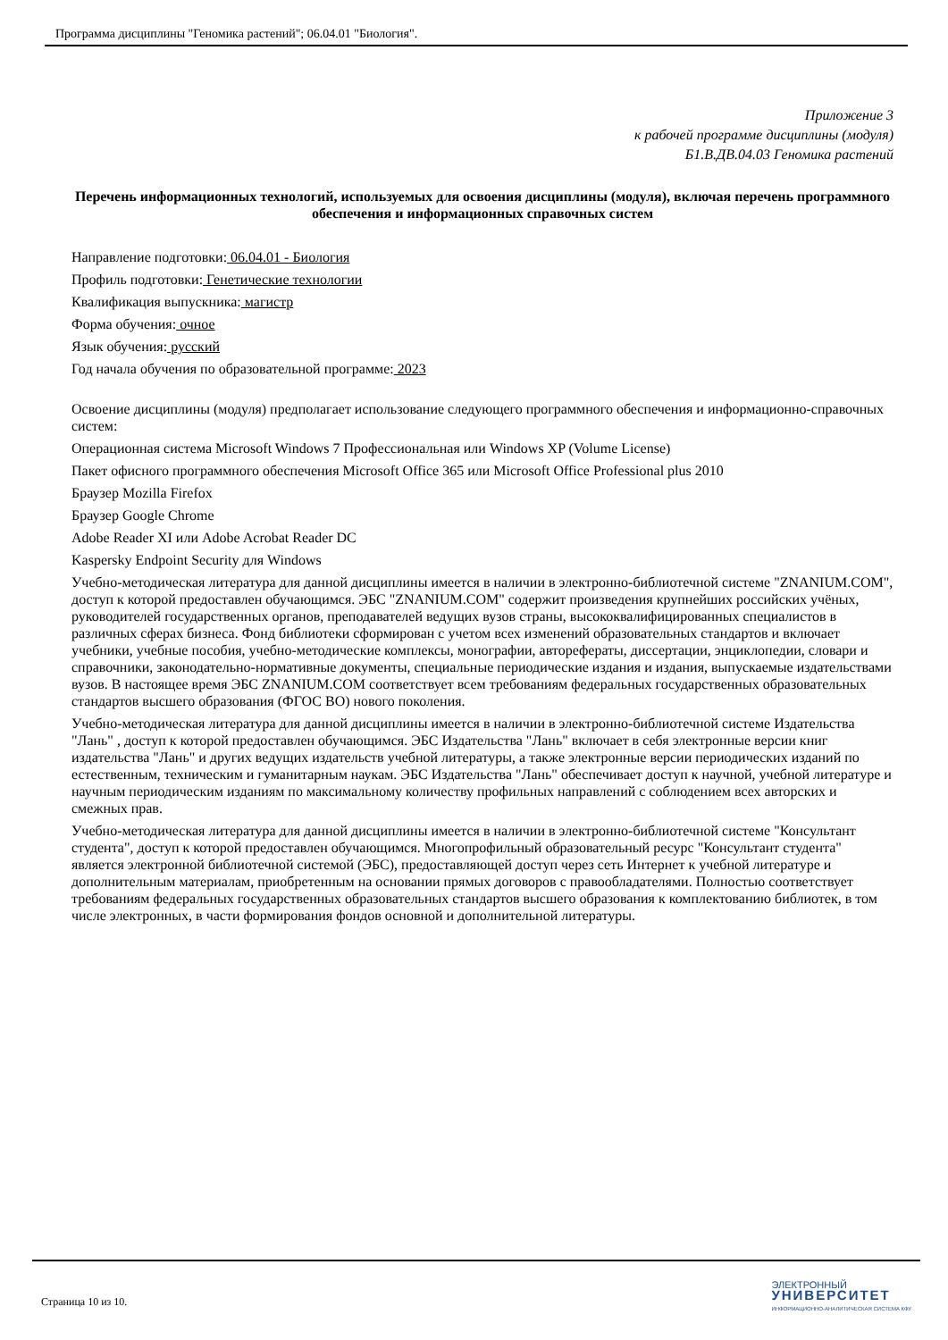Программа дисциплины "Геномика растений"; 06.04.01 "Биология".
Приложение 3
к рабочей программе дисциплины (модуля)
Б1.В.ДВ.04.03 Геномика растений
Перечень информационных технологий, используемых для освоения дисциплины (модуля), включая перечень программного обеспечения и информационных справочных систем
Направление подготовки: 06.04.01 - Биология
Профиль подготовки: Генетические технологии
Квалификация выпускника: магистр
Форма обучения: очное
Язык обучения: русский
Год начала обучения по образовательной программе: 2023
Освоение дисциплины (модуля) предполагает использование следующего программного обеспечения и информационно-справочных систем:
Операционная система Microsoft Windows 7 Профессиональная или Windows XP (Volume License)
Пакет офисного программного обеспечения Microsoft Office 365 или Microsoft Office Professional plus 2010
Браузер Mozilla Firefox
Браузер Google Chrome
Adobe Reader XI или Adobe Acrobat Reader DC
Kaspersky Endpoint Security для Windows
Учебно-методическая литература для данной дисциплины имеется в наличии в электронно-библиотечной системе "ZNANIUM.COM", доступ к которой предоставлен обучающимся. ЭБС "ZNANIUM.COM" содержит произведения крупнейших российских учёных, руководителей государственных органов, преподавателей ведущих вузов страны, высококвалифицированных специалистов в различных сферах бизнеса. Фонд библиотеки сформирован с учетом всех изменений образовательных стандартов и включает учебники, учебные пособия, учебно-методические комплексы, монографии, авторефераты, диссертации, энциклопедии, словари и справочники, законодательно-нормативные документы, специальные периодические издания и издания, выпускаемые издательствами вузов. В настоящее время ЭБС ZNANIUM.COM соответствует всем требованиям федеральных государственных образовательных стандартов высшего образования (ФГОС ВО) нового поколения.
Учебно-методическая литература для данной дисциплины имеется в наличии в электронно-библиотечной системе Издательства "Лань" , доступ к которой предоставлен обучающимся. ЭБС Издательства "Лань" включает в себя электронные версии книг издательства "Лань" и других ведущих издательств учебной литературы, а также электронные версии периодических изданий по естественным, техническим и гуманитарным наукам. ЭБС Издательства "Лань" обеспечивает доступ к научной, учебной литературе и научным периодическим изданиям по максимальному количеству профильных направлений с соблюдением всех авторских и смежных прав.
Учебно-методическая литература для данной дисциплины имеется в наличии в электронно-библиотечной системе "Консультант студента", доступ к которой предоставлен обучающимся. Многопрофильный образовательный ресурс "Консультант студента" является электронной библиотечной системой (ЭБС), предоставляющей доступ через сеть Интернет к учебной литературе и дополнительным материалам, приобретенным на основании прямых договоров с правообладателями. Полностью соответствует требованиям федеральных государственных образовательных стандартов высшего образования к комплектованию библиотек, в том числе электронных, в части формирования фондов основной и дополнительной литературы.
Страница 10 из 10.
ЭЛЕКТРОННЫЙ
УНИВЕРСИТЕТ
ИНФОРМАЦИОННО-АНАЛИТИЧЕСКАЯ СИСТЕМА КФУ